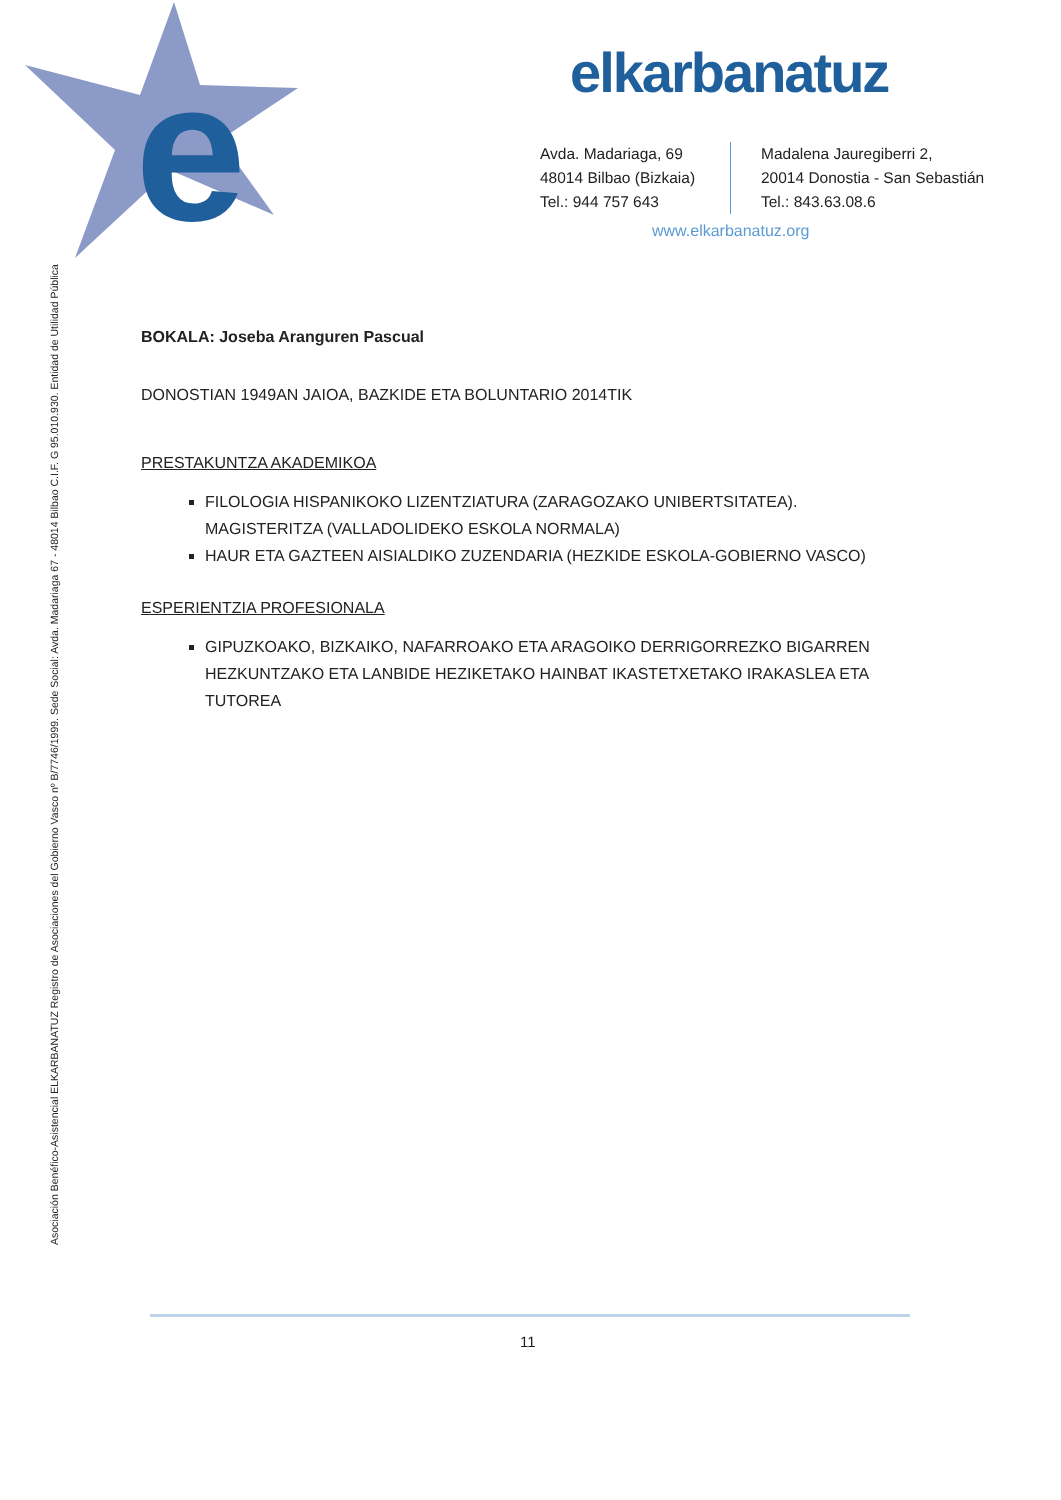e
elkarbanatuz
Avda. Madariaga, 69
48014 Bilbao (Bizkaia)
Tel.: 944 757 643
Madalena Jauregiberri 2,
20014 Donostia - San Sebastián
Tel.: 843.63.08.6
www.elkarbanatuz.org
Asociación Benéfico-Asistencial ELKARBANATUZ Registro de Asociaciones del Gobierno Vasco nº B/7746/1999. Sede Social: Avda. Madariaga 67 - 48014 Bilbao C.I.F. G 95.010.930. Entidad de Utilidad Pública
BOKALA: Joseba Aranguren Pascual
DONOSTIAN 1949AN JAIOA, BAZKIDE ETA BOLUNTARIO 2014TIK
PRESTAKUNTZA AKADEMIKOA
FILOLOGIA HISPANIKOKO LIZENTZIATURA (ZARAGOZAKO UNIBERTSITATEA). MAGISTERITZA (VALLADOLIDEKO ESKOLA NORMALA)
HAUR ETA GAZTEEN AISIALDIKO ZUZENDARIA (HEZKIDE ESKOLA-GOBIERNO VASCO)
ESPERIENTZIA PROFESIONALA
GIPUZKOAKO, BIZKAIKO, NAFARROAKO ETA ARAGOIKO DERRIGORREZKO BIGARREN HEZKUNTZAKO ETA LANBIDE HEZIKETAKO HAINBAT IKASTETXETAKO IRAKASLEA ETA TUTOREA
11